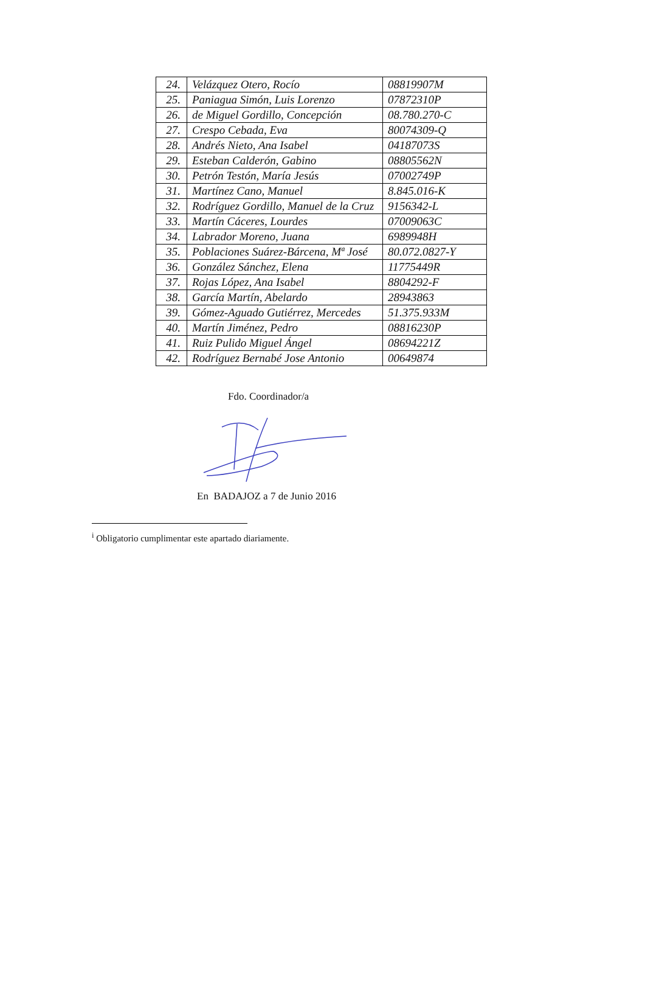| 24. | Velázquez Otero, Rocío | 08819907M |
| 25. | Paniagua Simón, Luis Lorenzo | 07872310P |
| 26. | de Miguel Gordillo, Concepción | 08.780.270-C |
| 27. | Crespo Cebada, Eva | 80074309-Q |
| 28. | Andrés Nieto, Ana Isabel | 04187073S |
| 29. | Esteban Calderón, Gabino | 08805562N |
| 30. | Petrón Testón, María Jesús | 07002749P |
| 31. | Martínez Cano, Manuel | 8.845.016-K |
| 32. | Rodríguez Gordillo, Manuel de la Cruz | 9156342-L |
| 33. | Martín Cáceres, Lourdes | 07009063C |
| 34. | Labrador Moreno, Juana | 6989948H |
| 35. | Poblaciones Suárez-Bárcena, Mª José | 80.072.0827-Y |
| 36. | González Sánchez, Elena | 11775449R |
| 37. | Rojas López, Ana Isabel | 8804292-F |
| 38. | García Martín, Abelardo | 28943863 |
| 39. | Gómez-Aguado Gutiérrez, Mercedes | 51.375.933M |
| 40. | Martín Jiménez, Pedro | 08816230P |
| 41. | Ruiz Pulido Miguel Ángel | 08694221Z |
| 42. | Rodríguez Bernabé Jose Antonio | 00649874 |
Fdo. Coordinador/a
En BADAJOZ a 7 de Junio 2016
<sup>i</sup> Obligatorio cumplimentar este apartado diariamente.